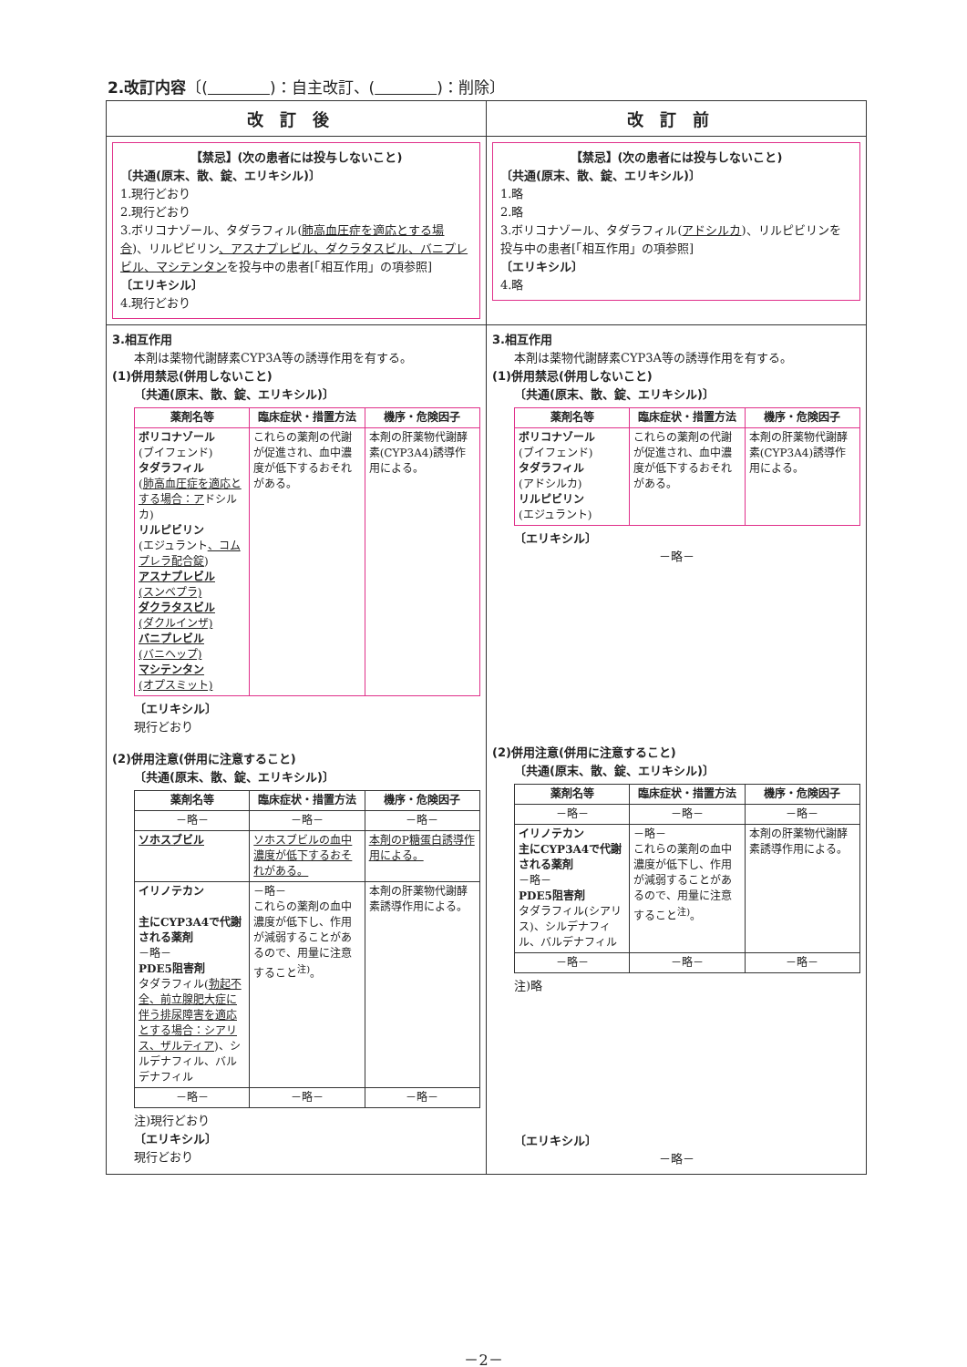2.改訂内容〔(　　　　 )：自主改訂、(　　　　 )：削除〕
| 改訂後 | 改訂前 |
| --- | --- |
| 【禁忌】(次の患者には投与しないこと) 〔共通(原末、散、錠、エリキシル)〕 1.現行どおり 2.現行どおり 3.ボリコナゾール、タダラフィル( 肺高血圧症を適応とする場合 )、リルピビリン 、アスナプレビル、ダクラタスビル、バニプレビル、マシテンタン を投与中の患者[「相互作用」の項参照] 〔エリキシル〕 4.現行どおり | 【禁忌】(次の患者には投与しないこと) 〔共通(原末、散、錠、エリキシル)〕 1.略 2.略 3.ボリコナゾール、タダラフィル( アドシルカ )、リルピビリンを投与中の患者[「相互作用」の項参照] 〔エリキシル〕 4.略 |
| 3.相互作用 本剤は薬物代謝酵素CYP3A等の誘導作用を有する。 (1)併用禁忌(併用しないこと) 〔共通(原末、散、錠、エリキシル)〕 / 薬剤名等 / 臨床症状・措置方法 / 機序・危険因子 / / --- / --- / --- / / ボリコナゾール (ブイフェンド) タダラフィル ( 肺高血圧症を適応とする場合：ア ドシルカ) リルピビリン (エジュラント 、コムプレラ配合錠 ) アスナプレビル (スンベプラ) ダクラタスビル (ダクルインザ) バニプレビル (バニヘップ) マシテンタン (オプスミット) / これらの薬剤の代謝が促進され、血中濃度が低下するおそれがある。 / 本剤の肝薬物代謝酵素(CYP3A4)誘導作用による。 / 〔エリキシル〕 現行どおり (2)併用注意(併用に注意すること) 〔共通(原末、散、錠、エリキシル)〕 / 薬剤名等 / 臨床症状・措置方法 / 機序・危険因子 / / --- / --- / --- / / －略－ / －略－ / －略－ / / ソホスブビル / ソホスブビルの血中濃度が低下するおそれがある。 / 本剤のP糖蛋白誘導作用による。 / / イリノテカン 主にCYP3A4で代謝される薬剤 －略－ PDE5阻害剤 タダラフィル( 勃起不全、前立腺肥大症に伴う排尿障害を適応とする場合：シアリス、ザルティア )、シルデナフィル、バルデナフィル / －略－ これらの薬剤の血中濃度が低下し、作用が減弱することがあるので、用量に注意すること<sup>注)</sup>。 / 本剤の肝薬物代謝酵素誘導作用による。 / / －略－ / －略－ / －略－ / 注)現行どおり 〔エリキシル〕 現行どおり | 3.相互作用 本剤は薬物代謝酵素CYP3A等の誘導作用を有する。 (1)併用禁忌(併用しないこと) 〔共通(原末、散、錠、エリキシル)〕 / 薬剤名等 / 臨床症状・措置方法 / 機序・危険因子 / / --- / --- / --- / / ボリコナゾール (ブイフェンド) タダラフィル (アドシルカ) リルピビリン (エジュラント) / これらの薬剤の代謝が促進され、血中濃度が低下するおそれがある。 / 本剤の肝薬物代謝酵素(CYP3A4)誘導作用による。 / 〔エリキシル〕 －略－ (2)併用注意(併用に注意すること) 〔共通(原末、散、錠、エリキシル)〕 / 薬剤名等 / 臨床症状・措置方法 / 機序・危険因子 / / --- / --- / --- / / －略－ / －略－ / －略－ / / イリノテカン 主にCYP3A4で代謝される薬剤 －略－ PDE5阻害剤 タダラフィル(シアリス)、シルデナフィル、バルデナフィル / －略－ これらの薬剤の血中濃度が低下し、作用が減弱することがあるので、用量に注意すること<sup>注)</sup>。 / 本剤の肝薬物代謝酵素誘導作用による。 / / －略－ / －略－ / －略－ / 注)略 〔エリキシル〕 －略－ |
－2－